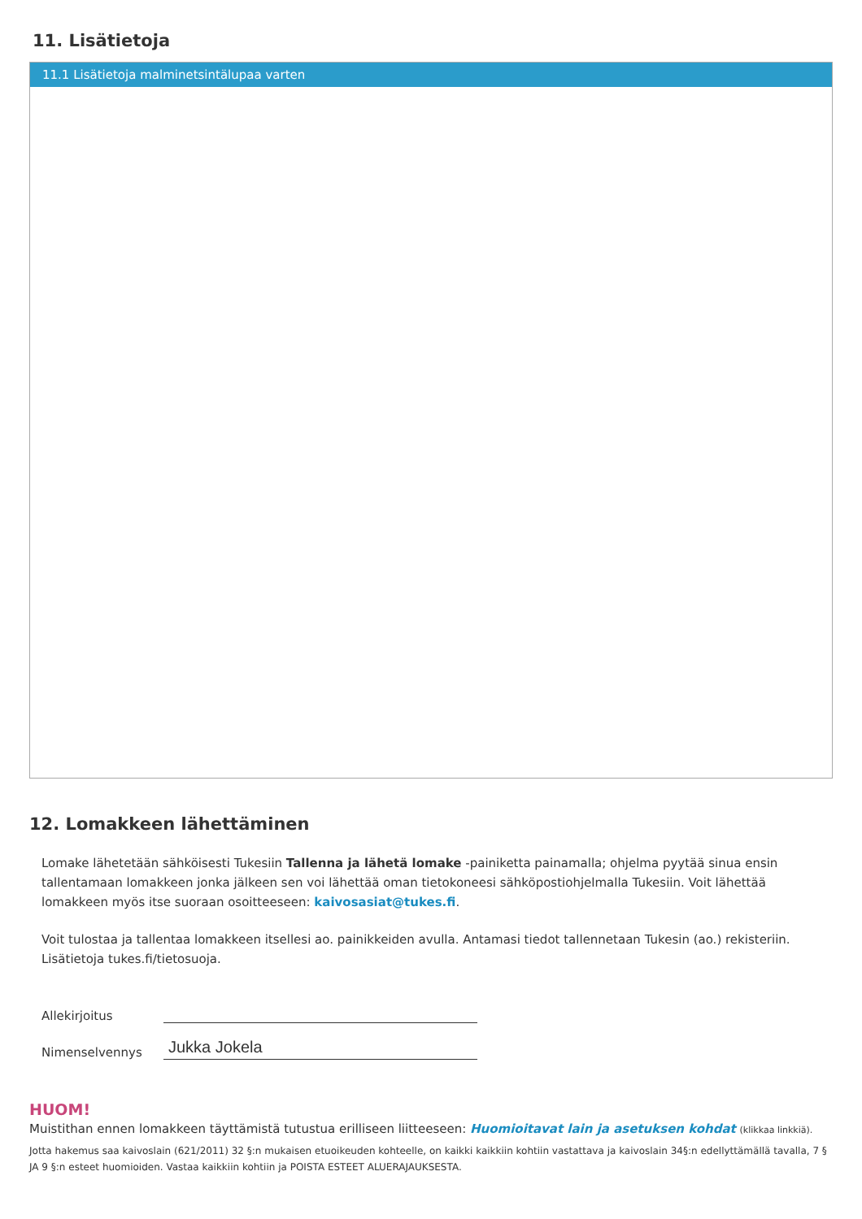11. Lisätietoja
11.1 Lisätietoja malminetsintälupaa varten
12. Lomakkeen lähettäminen
Lomake lähetetään sähköisesti Tukesiin Tallenna ja lähetä lomake -painiketta painamalla; ohjelma pyytää sinua ensin tallentamaan lomakkeen jonka jälkeen sen voi lähettää oman tietokoneesi sähköpostiohjelmalla Tukesiin. Voit lähettää lomakkeen myös itse suoraan osoitteeseen: kaivosasiat@tukes.fi.
Voit tulostaa ja tallentaa lomakkeen itsellesi ao. painikkeiden avulla. Antamasi tiedot tallennetaan Tukesin (ao.) rekisteriin. Lisätietoja tukes.fi/tietosuoja.
Allekirjoitus
Nimenselvennys
Jukka Jokela
HUOM!
Muistithan ennen lomakkeen täyttämistä tutustua erilliseen liitteeseen: Huomioitavat lain ja asetuksen kohdat (klikkaa linkkiä).
Jotta hakemus saa kaivoslain (621/2011) 32 §:n mukaisen etuoikeuden kohteelle, on kaikki kaikkiin kohtiin vastattava ja kaivoslain 34§:n edellyttämällä tavalla, 7 § JA 9 §:n esteet huomioiden. Vastaa kaikkiin kohtiin ja POISTA ESTEET ALUERAJAUKSESTA.